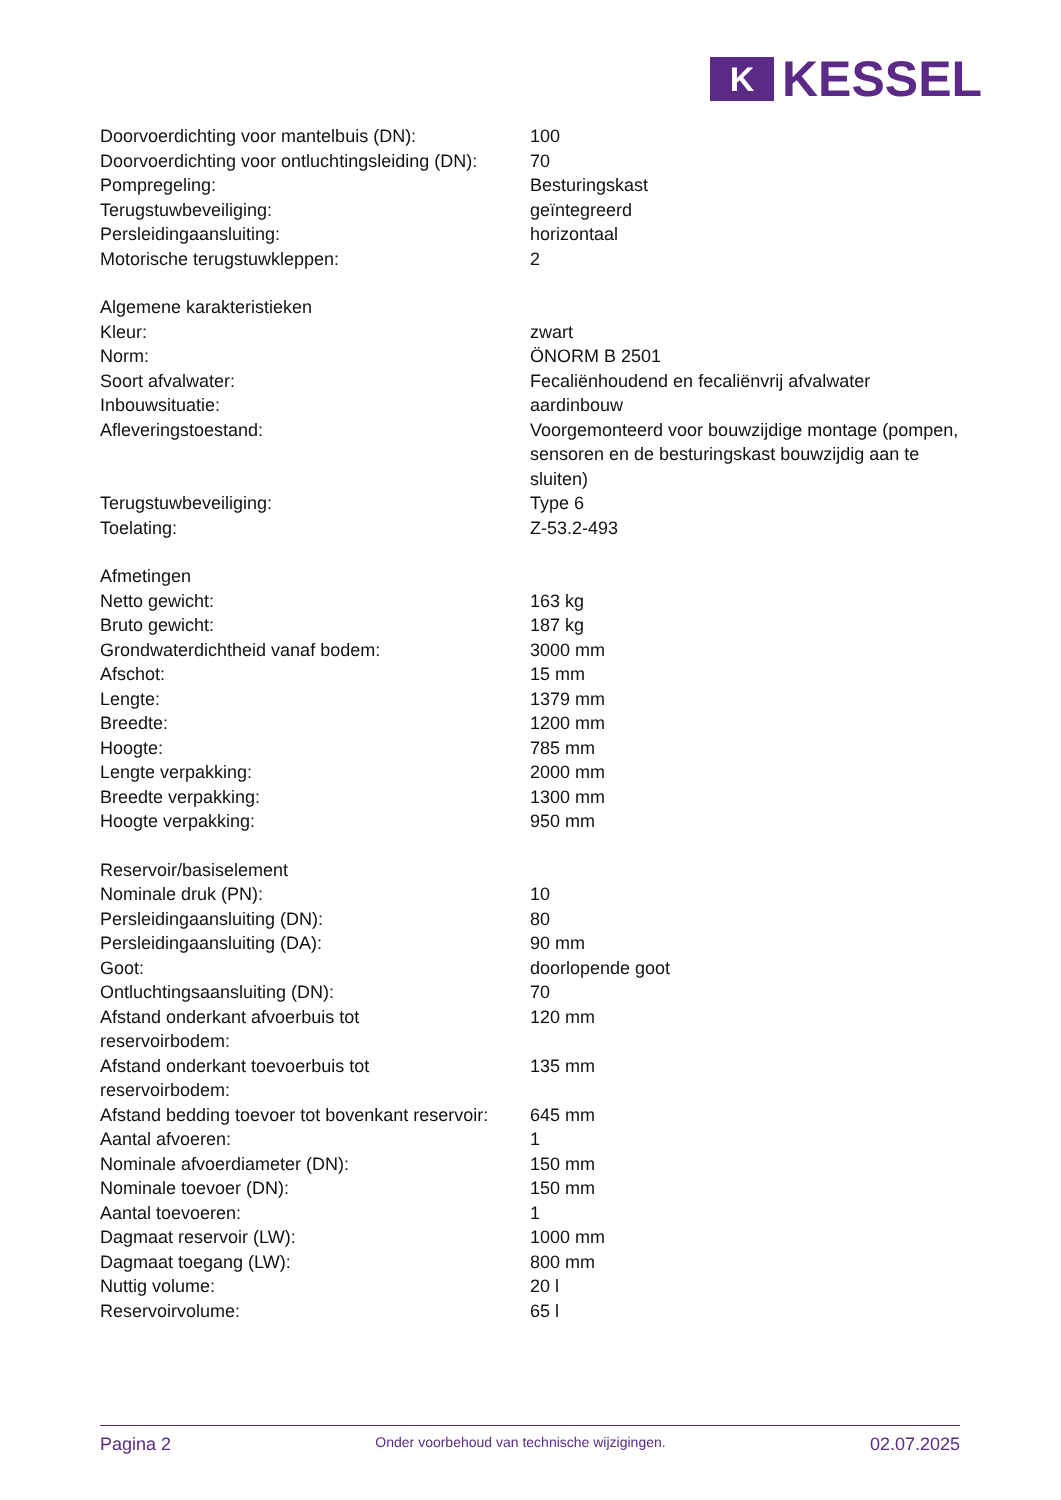K
KESSEL
| Doorvoerdichting voor mantelbuis (DN): | 100 |
| Doorvoerdichting voor ontluchtingsleiding (DN): | 70 |
| Pompregeling: | Besturingskast |
| Terugstuwbeveiliging: | geïntegreerd |
| Persleidingaansluiting: | horizontaal |
| Motorische terugstuwkleppen: | 2 |
| Algemene karakteristieken | |
| Kleur: | zwart |
| Norm: | ÖNORM B 2501 |
| Soort afvalwater: | Fecaliënhoudend en fecaliënvrij afvalwater |
| Inbouwsituatie: | aardinbouw |
| Afleveringstoestand: | Voorgemonteerd voor bouwzijdige montage (pompen, sensoren en de besturingskast bouwzijdig aan te sluiten) |
| Terugstuwbeveiliging: | Type 6 |
| Toelating: | Z-53.2-493 |
| Afmetingen | |
| Netto gewicht: | 163 kg |
| Bruto gewicht: | 187 kg |
| Grondwaterdichtheid vanaf bodem: | 3000 mm |
| Afschot: | 15 mm |
| Lengte: | 1379 mm |
| Breedte: | 1200 mm |
| Hoogte: | 785 mm |
| Lengte verpakking: | 2000 mm |
| Breedte verpakking: | 1300 mm |
| Hoogte verpakking: | 950 mm |
| Reservoir/basiselement | |
| Nominale druk (PN): | 10 |
| Persleidingaansluiting (DN): | 80 |
| Persleidingaansluiting (DA): | 90 mm |
| Goot: | doorlopende goot |
| Ontluchtingsaansluiting (DN): | 70 |
| Afstand onderkant afvoerbuis tot reservoirbodem: | 120 mm |
| Afstand onderkant toevoerbuis tot reservoirbodem: | 135 mm |
| Afstand bedding toevoer tot bovenkant reservoir: | 645 mm |
| Aantal afvoeren: | 1 |
| Nominale afvoerdiameter (DN): | 150 mm |
| Nominale toevoer (DN): | 150 mm |
| Aantal toevoeren: | 1 |
| Dagmaat reservoir (LW): | 1000 mm |
| Dagmaat toegang (LW): | 800 mm |
| Nuttig volume: | 20 l |
| Reservoirvolume: | 65 l |
Pagina 2 Onder voorbehoud van technische wijzigingen. 02.07.2025